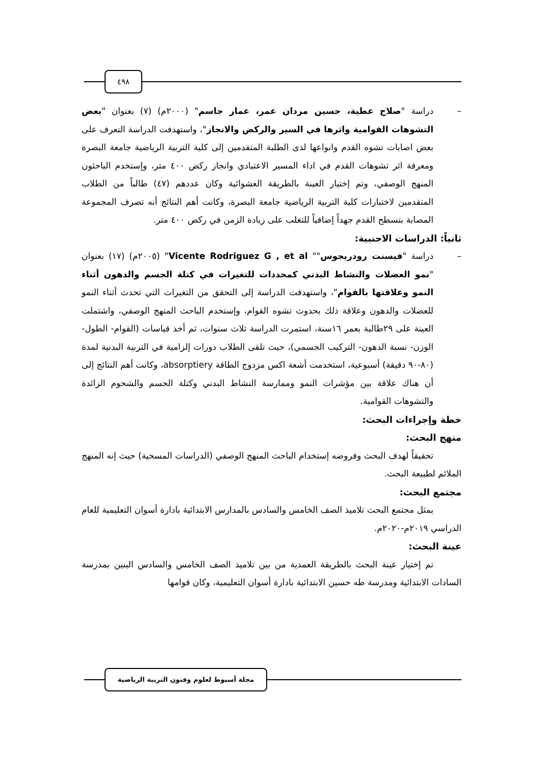٤٩٨
– دراسة "صلاح عطية، حسين مردان عمر، عمار جاسم" (٢٠٠٠م) (٧) بعنوان "بعض التشوهات القوامية واثرها في السير والركض والانجاز"، واستهدفت الدراسة التعرف على بعض اصابات تشوه القدم وانواعها لدى الطلبة المتقدمين إلى كلية التربية الرياضية جامعة البصرة ومعرفة اثر تشوهات القدم في اداء المسير الاعتيادي وانجاز ركض ٤٠٠ متر، وإستخدم الباحثون المنهج الوصفي، وتم إختيار العينة بالطريقة العشوائية وكان عددهم (٤٧) طالباً من الطلاب المتقدمين لاختبارات كلية التربية الرياضية جامعة البصرة، وكانت أهم النتائج أنه تصرف المجموعة المصابة بتسطح القدم جهداً إضافياً للتغلب على زيادة الزمن في ركض ٤٠٠ متر.
ثانياً: الدراسات الاجنبية:
– دراسة "فيسنت رودريجوس"" Vicente Rodriguez G , et al" (٢٠٠٥م) (١٧) بعنوان "نمو العضلات والنشاط البدني كمحددات للتغيرات في كتلة الجسم والدهون أثناء النمو وعلاقتها بالقوام"، واستهدفت الدراسة إلى التحقق من التغيرات التي تحدث أثناء النمو للعضلات والدهون وعلاقة ذلك بحدوث تشوه القوام، وإستخدم الباحث المنهج الوصفي، واشتملت العينة على ٢٩طالبة بعمر ١٦سنة، استمرت الدراسة ثلاث سنوات، ثم أخذ قياسات (القوام- الطول- الوزن- نسبة الدهون- التركيب الجسمي)، حيث تلقى الطلاب دورات إلزامية في التربية البدنية لمدة (٨٠-٩٠ دقيقة) أسبوعية، استخدمت أشعة اكس مزدوج الطاقة absorptiery، وكانت أهم النتائج إلى أن هناك علاقة بين مؤشرات النمو وممارسة النشاط البدني وكتلة الجسم والشحوم الزائدة والتشوهات القوامية.
خطة وإجراءات البحث:
منهج البحث:
تحقيقاً لهدف البحث وفروضه إستخدام الباحث المنهج الوصفي (الدراسات المسحية) حيث إنه المنهج الملائم لطبيعة البحث.
مجتمع البحث:
يمثل مجتمع البحث تلاميذ الصف الخامس والسادس بالمدارس الابتدائية بادارة أسوان التعليمية للعام الدراسي ٢٠١٩م-٢٠٢٠م.
عينة البحث:
تم إختيار عينة البحث بالطريقة العمدية من بين تلاميذ الصف الخامس والسادس البنين بمدرسة السادات الابتدائية ومدرسة طه حسين الابتدائية بادارة أسوان التعليمية، وكان قوامها
مجلة أسيوط لعلوم وفنون التربية الرياضية